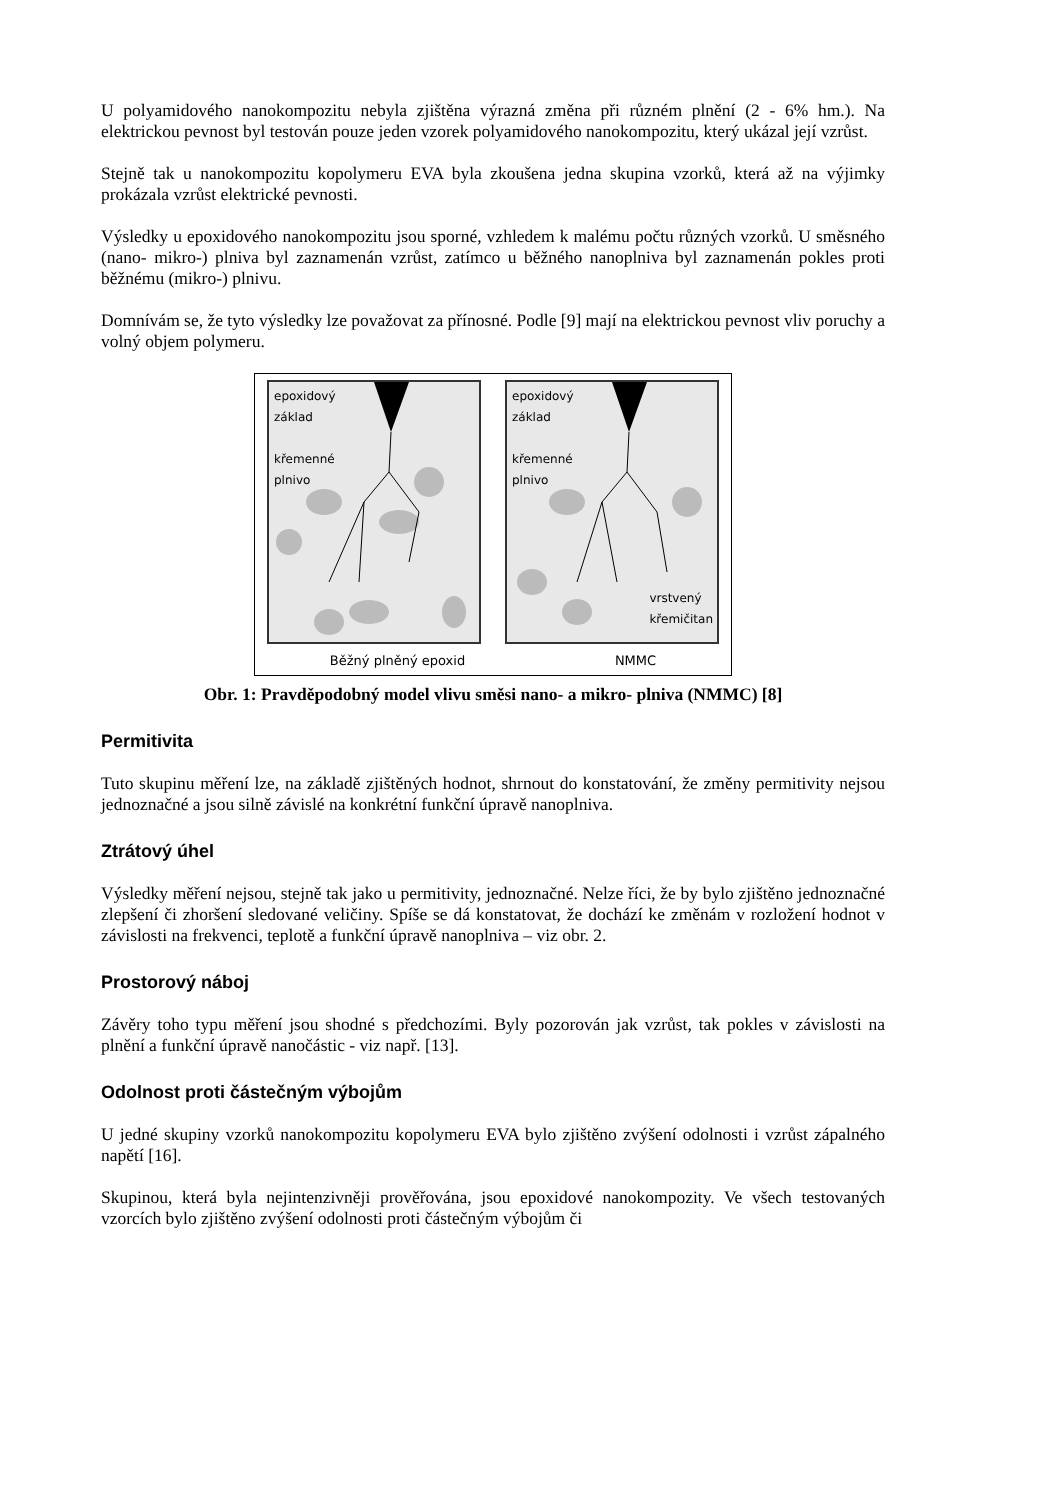U polyamidového nanokompozitu nebyla zjištěna výrazná změna při různém plnění (2 - 6% hm.). Na elektrickou pevnost byl testován pouze jeden vzorek polyamidového nanokompozitu, který ukázal její vzrůst.
Stejně tak u nanokompozitu kopolymeru EVA byla zkoušena jedna skupina vzorků, která až na výjimky prokázala vzrůst elektrické pevnosti.
Výsledky u epoxidového nanokompozitu jsou sporné, vzhledem k malému počtu různých vzorků. U směsného (nano- mikro-) plniva byl zaznamenán vzrůst, zatímco u běžného nanoplniva byl zaznamenán pokles proti běžnému (mikro-) plnivu.
Domnívám se, že tyto výsledky lze považovat za přínosné. Podle [9] mají na elektrickou pevnost vliv poruchy a volný objem polymeru.
epoxidový
základ
křemenné
plnivo
epoxidový
základ
křemenné
plnivo
vrstvený
křemičitan
Běžný plněný epoxid NMMC
Obr. 1: Pravděpodobný model vlivu směsi nano- a mikro- plniva (NMMC) [8]
Permitivita
Tuto skupinu měření lze, na základě zjištěných hodnot, shrnout do konstatování, že změny permitivity nejsou jednoznačné a jsou silně závislé na konkrétní funkční úpravě nanoplniva.
Ztrátový úhel
Výsledky měření nejsou, stejně tak jako u permitivity, jednoznačné. Nelze říci, že by bylo zjištěno jednoznačné zlepšení či zhoršení sledované veličiny. Spíše se dá konstatovat, že dochází ke změnám v rozložení hodnot v závislosti na frekvenci, teplotě a funkční úpravě nanoplniva – viz obr. 2.
Prostorový náboj
Závěry toho typu měření jsou shodné s předchozími. Byly pozorován jak vzrůst, tak pokles v závislosti na plnění a funkční úpravě nanočástic - viz např. [13].
Odolnost proti částečným výbojům
U jedné skupiny vzorků nanokompozitu kopolymeru EVA bylo zjištěno zvýšení odolnosti i vzrůst zápalného napětí [16].
Skupinou, která byla nejintenzivněji prověřována, jsou epoxidové nanokompozity. Ve všech testovaných vzorcích bylo zjištěno zvýšení odolnosti proti částečným výbojům či